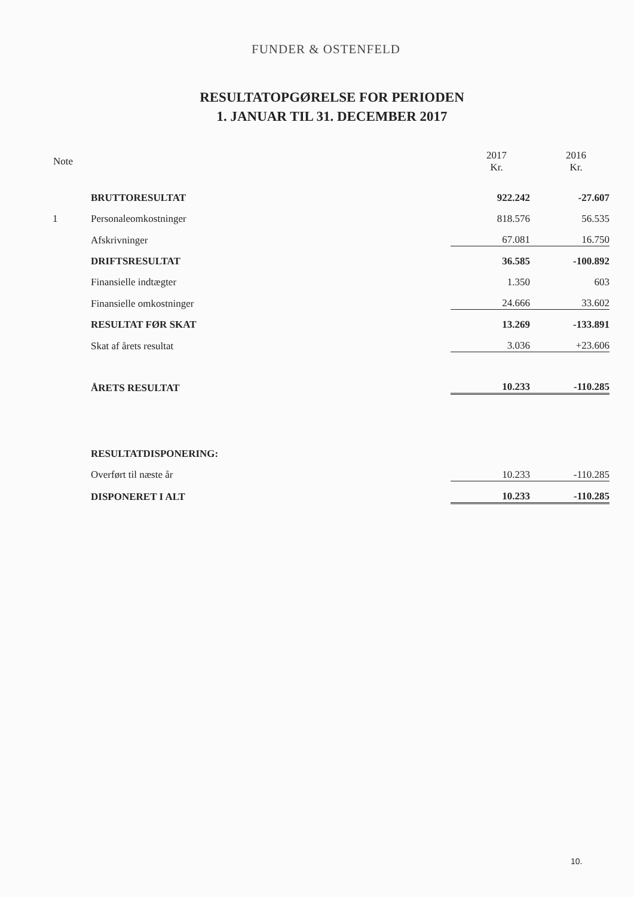FUNDER & OSTENFELD
RESULTATOPGØRELSE FOR PERIODEN
1. JANUAR TIL 31. DECEMBER 2017
| Note | | 2017 Kr. | 2016 Kr. |
| --- | --- | --- | --- |
| | BRUTTORESULTAT | 922.242 | -27.607 |
| 1 | Personaleomkostninger | 818.576 | 56.535 |
| | Afskrivninger | 67.081 | 16.750 |
| | DRIFTSRESULTAT | 36.585 | -100.892 |
| | Finansielle indtægter | 1.350 | 603 |
| | Finansielle omkostninger | 24.666 | 33.602 |
| | RESULTAT FØR SKAT | 13.269 | -133.891 |
| | Skat af årets resultat | 3.036 | +23.606 |
| | ÅRETS RESULTAT | 10.233 | -110.285 |
| | RESULTATDISPONERING: | | |
| | Overført til næste år | 10.233 | -110.285 |
| | DISPONERET I ALT | 10.233 | -110.285 |
10.